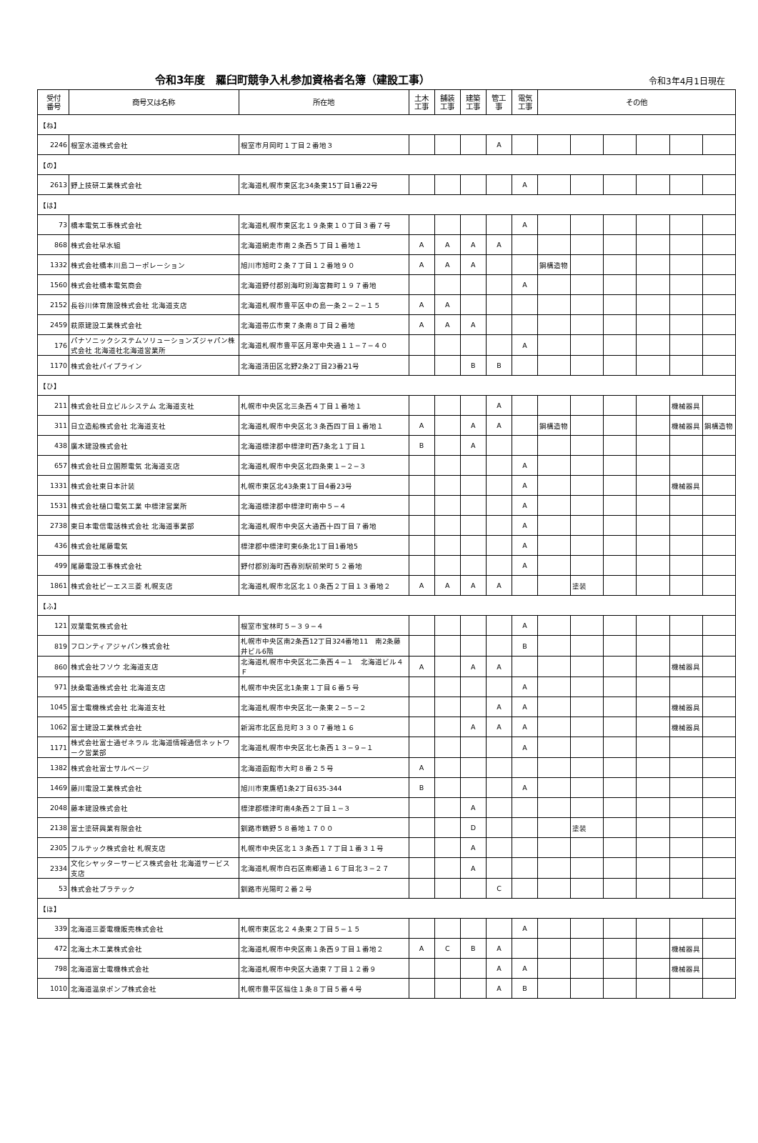令和3年度　羅臼町競争入札参加資格者名簿（建設工事）
令和3年4月1日現在
| 受付 番号 | 商号又は名称 | 所在地 | 土木 工事 | 舗装 工事 | 建築 工事 | 管工 事 | 電気 工事 | その他 | | | | | |
| --- | --- | --- | --- | --- | --- | --- | --- | --- | --- | --- | --- | --- | --- |
| 【ね】 | | | | | | | | | | | | | |
| 2246 | 根室水道株式会社 | 根室市月岡町１丁目２番地３ | | | | A | | | | | | | |
| 【の】 | | | | | | | | | | | | | |
| 2613 | 野上技研工業株式会社 | 北海道札幌市東区北34条東15丁目1番22号 | | | | | A | | | | | | |
| 【は】 | | | | | | | | | | | | | |
| 73 | 橋本電気工事株式会社 | 北海道札幌市東区北１９条東１０丁目３番７号 | | | | | A | | | | | | |
| 868 | 株式会社早水組 | 北海道網走市南２条西５丁目１番地１ | A | A | A | A | | | | | | | |
| 1332 | 株式会社橋本川島コーポレーション | 旭川市旭町２条７丁目１２番地９０ | A | A | A | | | 鋼構造物 | | | | | |
| 1560 | 株式会社橋本電気商会 | 北海道野付郡別海町別海宮舞町１９７番地 | | | | | A | | | | | | |
| 2152 | 長谷川体育施設株式会社 北海道支店 | 北海道札幌市豊平区中の島一条２−２−１５ | A | A | | | | | | | | | |
| 2459 | 萩原建設工業株式会社 | 北海道帯広市東７条南８丁目２番地 | A | A | A | | | | | | | | |
| 176 | パナソニックシステムソリューションズジャパン株式会社 北海道社北海道営業所 | 北海道札幌市豊平区月寒中央通１１−７−４０ | | | | | A | | | | | | |
| 1170 | 株式会社パイプライン | 北海道清田区北野2条2丁目23番21号 | | | B | B | | | | | | | |
| 【ひ】 | | | | | | | | | | | | | |
| 211 | 株式会社日立ビルシステム 北海道支社 | 札幌市中央区北三条西４丁目１番地１ | | | | A | | | | | | 機械器具 | |
| 311 | 日立造船株式会社 北海道支社 | 北海道札幌市中央区北３条西四丁目１番地１ | A | | A | A | | 鋼構造物 | | | | 機械器具 | 鋼構造物 |
| 438 | 廣木建設株式会社 | 北海道標津郡中標津町西7条北１丁目１ | B | | A | | | | | | | | |
| 657 | 株式会社日立国際電気 北海道支店 | 北海道札幌市中央区北四条東１−２−３ | | | | | A | | | | | | |
| 1331 | 株式会社東日本計装 | 札幌市東区北43条東1丁目4番23号 | | | | | A | | | | | 機械器具 | |
| 1531 | 株式会社樋口電気工業 中標津営業所 | 北海道標津郡中標津町南中５−４ | | | | | A | | | | | | |
| 2738 | 東日本電信電話株式会社 北海道事業部 | 北海道札幌市中央区大通西十四丁目７番地 | | | | | A | | | | | | |
| 436 | 株式会社尾藤電気 | 標津郡中標津町東6条北1丁目1番地5 | | | | | A | | | | | | |
| 499 | 尾藤電設工事株式会社 | 野付郡別海町西春別駅前栄町５２番地 | | | | | A | | | | | | |
| 1861 | 株式会社ピーエス三菱 札幌支店 | 北海道札幌市北区北１０条西２丁目１３番地２ | A | A | A | A | | | 塗装 | | | | |
| 【ふ】 | | | | | | | | | | | | | |
| 121 | 双葉電気株式会社 | 根室市宝林町５−３９−４ | | | | | A | | | | | | |
| 819 | フロンティアジャパン株式会社 | 札幌市中央区南2条西12丁目324番地11 南2条藤井ビル6階 | | | | | B | | | | | | |
| 860 | 株式会社フソウ 北海道支店 | 北海道札幌市中央区北二条西４−１ 北海道ビル４Ｆ | A | | A | A | | | | | | 機械器具 | |
| 971 | 扶桑電通株式会社 北海道支店 | 札幌市中央区北1条東１丁目６番５号 | | | | | A | | | | | | |
| 1045 | 富士電機株式会社 北海道支社 | 北海道札幌市中央区北一条東２−５−２ | | | | A | A | | | | | 機械器具 | |
| 1062 | 富士建設工業株式会社 | 新潟市北区島見町３３０７番地１６ | | | A | A | A | | | | | 機械器具 | |
| 1171 | 株式会社富士通ゼネラル 北海道情報通信ネットワーク営業部 | 北海道札幌市中央区北七条西１３−９−１ | | | | | A | | | | | | |
| 1382 | 株式会社富士サルベージ | 北海道函館市大町８番２５号 | A | | | | | | | | | | |
| 1469 | 藤川電設工業株式会社 | 旭川市東鷹栖1条2丁目635-344 | B | | | | A | | | | | | |
| 2048 | 藤本建設株式会社 | 標津郡標津町南4条西２丁目１−３ | | | A | | | | | | | | |
| 2138 | 富士塗研興業有限会社 | 釧路市鶴野５８番地１７００ | | | D | | | | 塗装 | | | | |
| 2305 | フルテック株式会社 札幌支店 | 札幌市中央区北１３条西１７丁目１番３１号 | | | A | | | | | | | | |
| 2334 | 文化シヤッターサービス株式会社 北海道サービス支店 | 北海道札幌市白石区南郷通１６丁目北３−２７ | | | A | | | | | | | | |
| 53 | 株式会社プラテック | 釧路市光陽町２番２号 | | | | C | | | | | | | |
| 【ほ】 | | | | | | | | | | | | | |
| 339 | 北海道三菱電機販売株式会社 | 札幌市東区北２４条東２丁目５−１５ | | | | | A | | | | | | |
| 472 | 北海土木工業株式会社 | 北海道札幌市中央区南１条西９丁目１番地２ | A | C | B | A | | | | | | 機械器具 | |
| 798 | 北海道富士電機株式会社 | 北海道札幌市中央区大通東７丁目１２番９ | | | | A | A | | | | | 機械器具 | |
| 1010 | 北海道温泉ポンプ株式会社 | 札幌市豊平区福住１条８丁目５番４号 | | | | A | B | | | | | | |